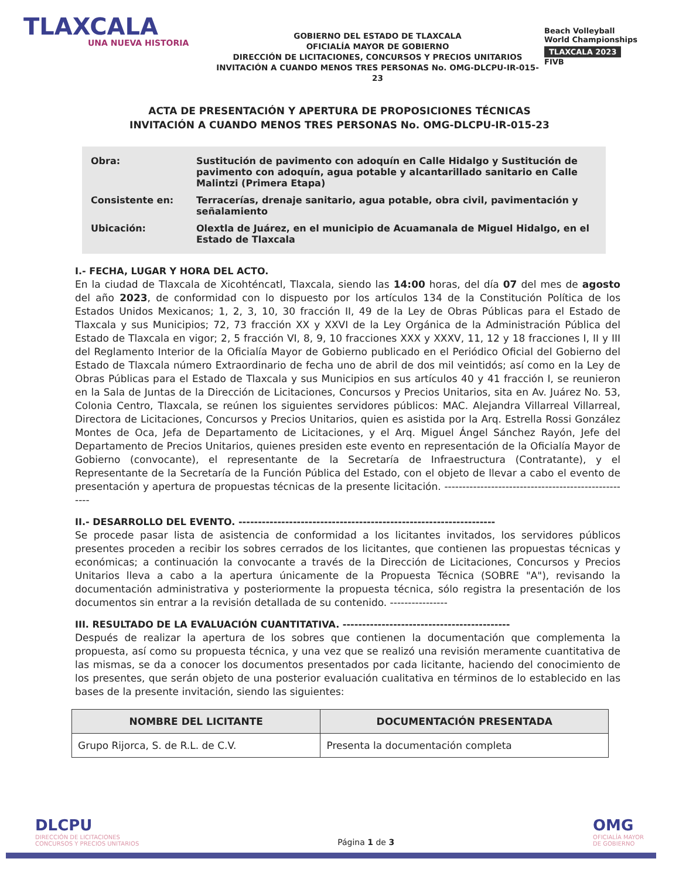TLAXCALA
UNA NUEVA HISTORIA
GOBIERNO DEL ESTADO DE TLAXCALA
OFICIALÍA MAYOR DE GOBIERNO
DIRECCIÓN DE LICITACIONES, CONCURSOS Y PRECIOS UNITARIOS
INVITACIÓN A CUANDO MENOS TRES PERSONAS No. OMG-DLCPU-IR-015-23
Beach Volleyball
World Championships
TLAXCALA 2023
FIVB
ACTA DE PRESENTACIÓN Y APERTURA DE PROPOSICIONES TÉCNICAS
INVITACIÓN A CUANDO MENOS TRES PERSONAS No. OMG-DLCPU-IR-015-23
| Obra: | Sustitución de pavimento con adoquín en Calle Hidalgo y Sustitución de pavimento con adoquín, agua potable y alcantarillado sanitario en Calle Malintzi (Primera Etapa) |
| Consistente en: | Terracerías, drenaje sanitario, agua potable, obra civil, pavimentación y señalamiento |
| Ubicación: | Olextla de Juárez, en el municipio de Acuamanala de Miguel Hidalgo, en el Estado de Tlaxcala |
I.- FECHA, LUGAR Y HORA DEL ACTO.
En la ciudad de Tlaxcala de Xicohténcatl, Tlaxcala, siendo las 14:00 horas, del día 07 del mes de agosto del año 2023, de conformidad con lo dispuesto por los artículos 134 de la Constitución Política de los Estados Unidos Mexicanos; 1, 2, 3, 10, 30 fracción II, 49 de la Ley de Obras Públicas para el Estado de Tlaxcala y sus Municipios; 72, 73 fracción XX y XXVI de la Ley Orgánica de la Administración Pública del Estado de Tlaxcala en vigor; 2, 5 fracción VI, 8, 9, 10 fracciones XXX y XXXV, 11, 12 y 18 fracciones I, II y III del Reglamento Interior de la Oficialía Mayor de Gobierno publicado en el Periódico Oficial del Gobierno del Estado de Tlaxcala número Extraordinario de fecha uno de abril de dos mil veintidós; así como en la Ley de Obras Públicas para el Estado de Tlaxcala y sus Municipios en sus artículos 40 y 41 fracción I, se reunieron en la Sala de Juntas de la Dirección de Licitaciones, Concursos y Precios Unitarios, sita en Av. Juárez No. 53, Colonia Centro, Tlaxcala, se reúnen los siguientes servidores públicos: MAC. Alejandra Villarreal Villarreal, Directora de Licitaciones, Concursos y Precios Unitarios, quien es asistida por la Arq. Estrella Rossi González Montes de Oca, Jefa de Departamento de Licitaciones, y el Arq. Miguel Ángel Sánchez Rayón, Jefe del Departamento de Precios Unitarios, quienes presiden este evento en representación de la Oficialía Mayor de Gobierno (convocante), el representante de la Secretaría de Infraestructura (Contratante), y el Representante de la Secretaría de la Función Pública del Estado, con el objeto de llevar a cabo el evento de presentación y apertura de propuestas técnicas de la presente licitación. -----------------------------------------------------
II.- DESARROLLO DEL EVENTO. ------------------------------------------------------------------
Se procede pasar lista de asistencia de conformidad a los licitantes invitados, los servidores públicos presentes proceden a recibir los sobres cerrados de los licitantes, que contienen las propuestas técnicas y económicas; a continuación la convocante a través de la Dirección de Licitaciones, Concursos y Precios Unitarios lleva a cabo a la apertura únicamente de la Propuesta Técnica (SOBRE "A"), revisando la documentación administrativa y posteriormente la propuesta técnica, sólo registra la presentación de los documentos sin entrar a la revisión detallada de su contenido. ----------------
III. RESULTADO DE LA EVALUACIÓN CUANTITATIVA. -------------------------------------------
Después de realizar la apertura de los sobres que contienen la documentación que complementa la propuesta, así como su propuesta técnica, y una vez que se realizó una revisión meramente cuantitativa de las mismas, se da a conocer los documentos presentados por cada licitante, haciendo del conocimiento de los presentes, que serán objeto de una posterior evaluación cualitativa en términos de lo establecido en las bases de la presente invitación, siendo las siguientes:
| NOMBRE DEL LICITANTE | DOCUMENTACIÓN PRESENTADA |
| --- | --- |
| Grupo Rijorca, S. de R.L. de C.V. | Presenta la documentación completa |
DLCPU
DIRECCIÓN DE LICITACIONES
CONCURSOS Y PRECIOS UNITARIOS
Página 1 de 3
OMG
OFICIALÍA MAYOR
DE GOBIERNO